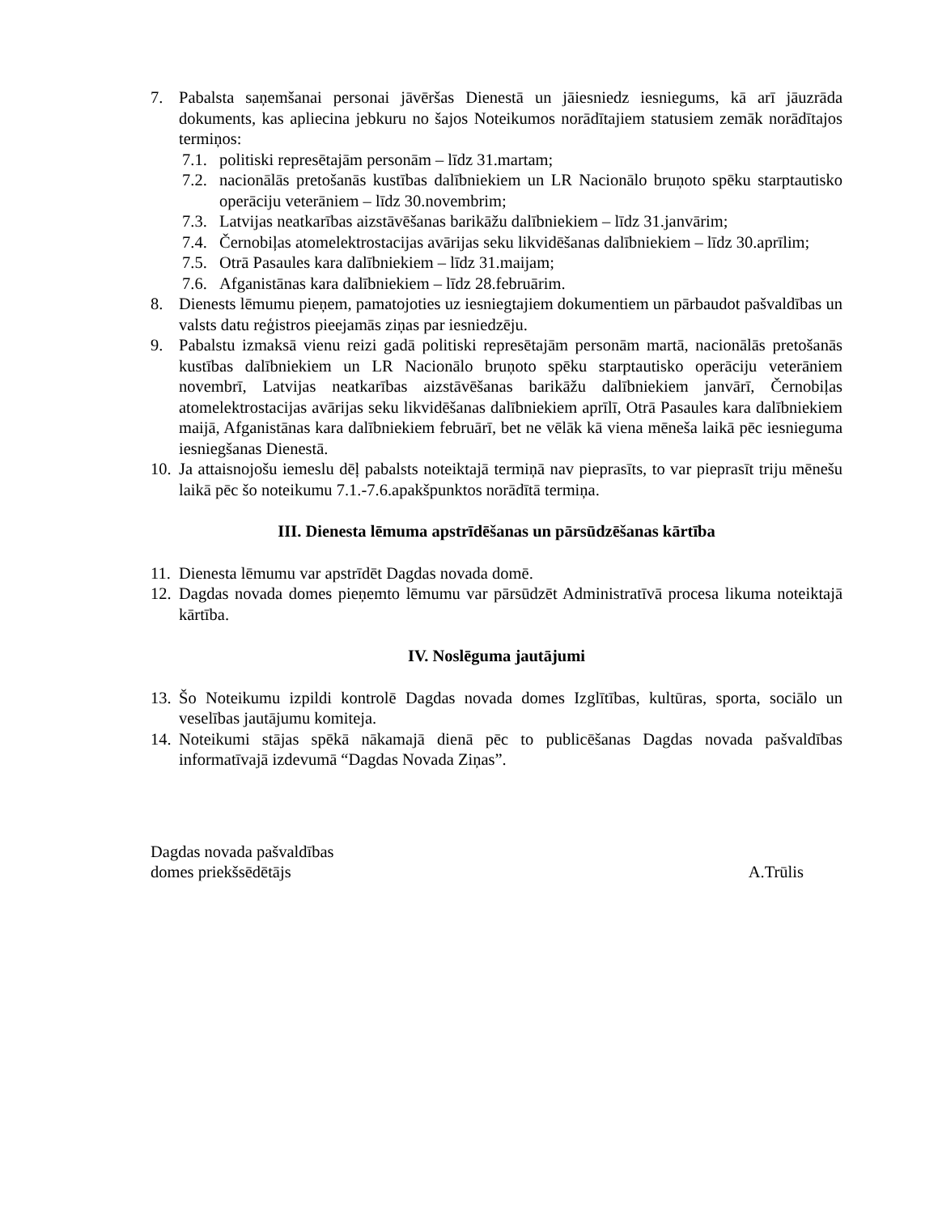7. Pabalsta saņemšanai personai jāvēršas Dienestā un jāiesniedz iesniegums, kā arī jāuzrāda dokuments, kas apliecina jebkuru no šajos Noteikumos norādītajiem statusiem zemāk norādītajos termiņos:
7.1. politiski represētajām personām – līdz 31.martam;
7.2. nacionālās pretošanās kustības dalībniekiem un LR Nacionālo bruņoto spēku starptautisko operāciju veterāniem – līdz 30.novembrim;
7.3. Latvijas neatkarības aizstāvēšanas barikāžu dalībniekiem – līdz 31.janvārim;
7.4. Černobiļas atomelektrostacijas avārijas seku likvidēšanas dalībniekiem – līdz 30.aprīlim;
7.5. Otrā Pasaules kara dalībniekiem – līdz 31.maijam;
7.6. Afganistānas kara dalībniekiem – līdz 28.februārim.
8. Dienests lēmumu pieņem, pamatojoties uz iesniegtajiem dokumentiem un pārbaudot pašvaldības un valsts datu reģistros pieejamās ziņas par iesniedzēju.
9. Pabalstu izmaksā vienu reizi gadā politiski represētajām personām martā, nacionālās pretošanās kustības dalībniekiem un LR Nacionālo bruņoto spēku starptautisko operāciju veterāniem novembrī, Latvijas neatkarības aizstāvēšanas barikāžu dalībniekiem janvārī, Černobiļas atomelektrostacijas avārijas seku likvidēšanas dalībniekiem aprīlī, Otrā Pasaules kara dalībniekiem maijā, Afganistānas kara dalībniekiem februārī, bet ne vēlāk kā viena mēneša laikā pēc iesnieguma iesniegšanas Dienestā.
10. Ja attaisnojošu iemeslu dēļ pabalsts noteiktajā termiņā nav pieprasīts, to var pieprasīt triju mēnešu laikā pēc šo noteikumu 7.1.-7.6.apakšpunktos norādītā termiņa.
III. Dienesta lēmuma apstrīdēšanas un pārsūdzēšanas kārtība
11. Dienesta lēmumu var apstrīdēt Dagdas novada domē.
12. Dagdas novada domes pieņemto lēmumu var pārsūdzēt Administratīvā procesa likuma noteiktajā kārtība.
IV. Noslēguma jautājumi
13. Šo Noteikumu izpildi kontrolē Dagdas novada domes Izglītības, kultūras, sporta, sociālo un veselības jautājumu komiteja.
14. Noteikumi stājas spēkā nākamajā dienā pēc to publicēšanas Dagdas novada pašvaldības informatīvajā izdevumā “Dagdas Novada Ziņas”.
Dagdas novada pašvaldības
domes priekšsēdētājs
A.Trūlis